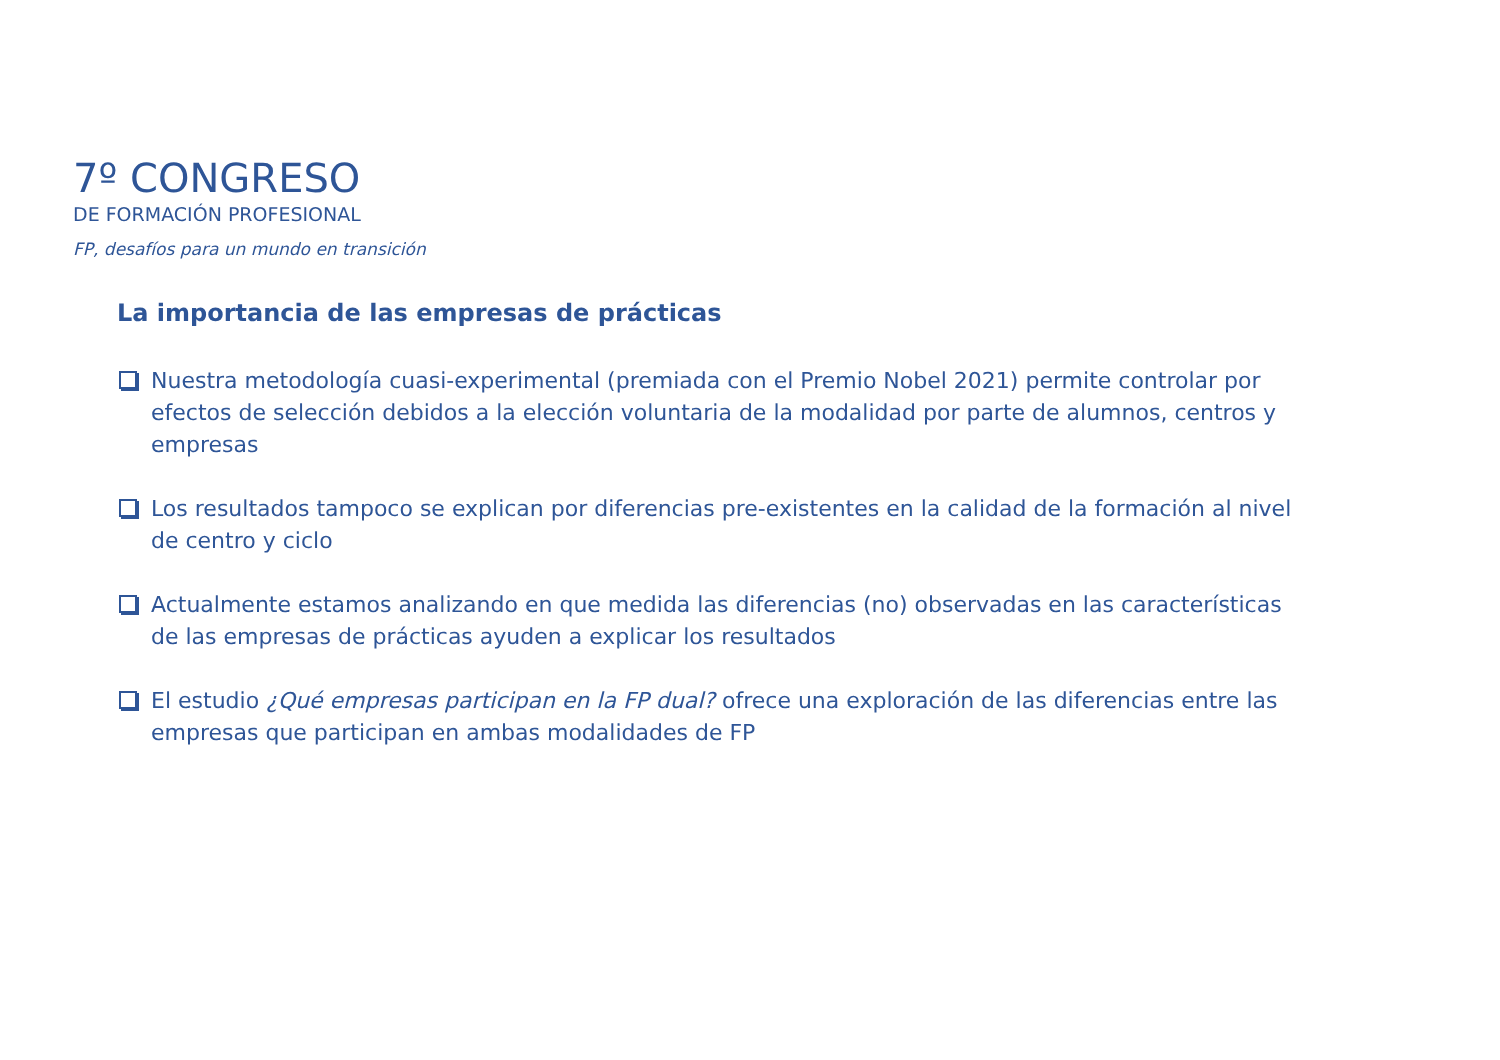7º CONGRESO
DE FORMACIÓN PROFESIONAL
FP, desafíos para un mundo en transición
La importancia de las empresas de prácticas
Nuestra metodología cuasi-experimental (premiada con el Premio Nobel 2021) permite controlar por efectos de selección debidos a la elección voluntaria de la modalidad por parte de alumnos, centros y empresas
Los resultados tampoco se explican por diferencias pre-existentes en la calidad de la formación al nivel de centro y ciclo
Actualmente estamos analizando en que medida las diferencias (no) observadas en las características de las empresas de prácticas ayuden a explicar los resultados
El estudio ¿Qué empresas participan en la FP dual? ofrece una exploración de las diferencias entre las empresas que participan en ambas modalidades de FP